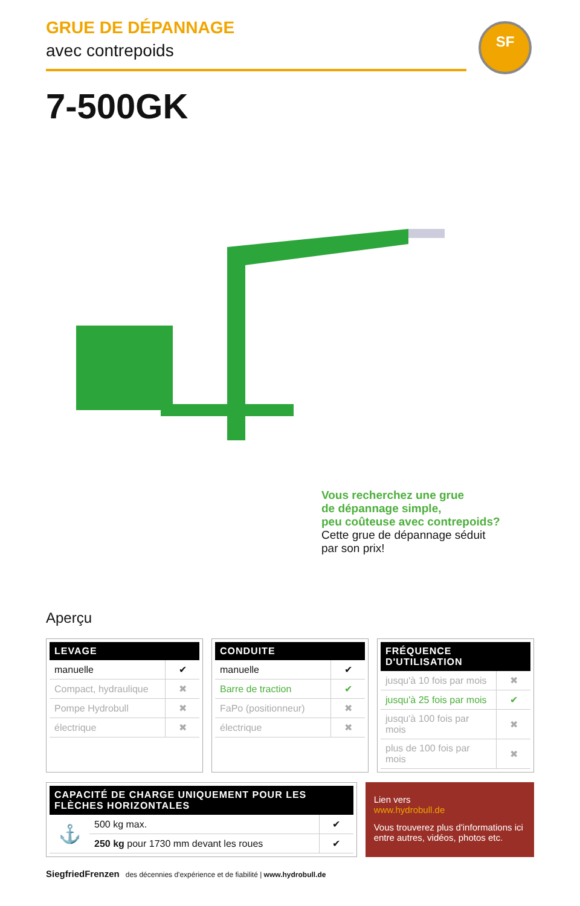GRUE DE DÉPANNAGE
avec contrepoids
SF
7-500GK
Vous recherchez une grue
de dépannage simple,
peu coûteuse avec contrepoids?
Cette grue de dépannage séduit
par son prix!
Aperçu
| LEVAGE | |
| --- | --- |
| manuelle | ✔ |
| Compact, hydraulique | ✖ |
| Pompe Hydrobull | ✖ |
| électrique | ✖ |
| CONDUITE | |
| --- | --- |
| manuelle | ✔ |
| Barre de traction | ✔ |
| FaPo (positionneur) | ✖ |
| électrique | ✖ |
| FRÉQUENCE D'UTILISATION | |
| --- | --- |
| jusqu'à 10 fois par mois | ✖ |
| jusqu'à 25 fois par mois | ✔ |
| jusqu'à 100 fois par mois | ✖ |
| plus de 100 fois par mois | ✖ |
| CAPACITÉ DE CHARGE UNIQUEMENT POUR LES FLÈCHES HORIZONTALES | | |
| --- | --- | --- |
| ⚓ | 500 kg max. | ✔ |
| | 250 kg pour 1730 mm devant les roues | ✔ |
Lien vers
www.hydrobull.de
Vous trouverez plus d'informations ici entre autres, vidéos, photos etc.
SiegfriedFrenzen des décennies d'expérience et de fiabilité | www.hydrobull.de